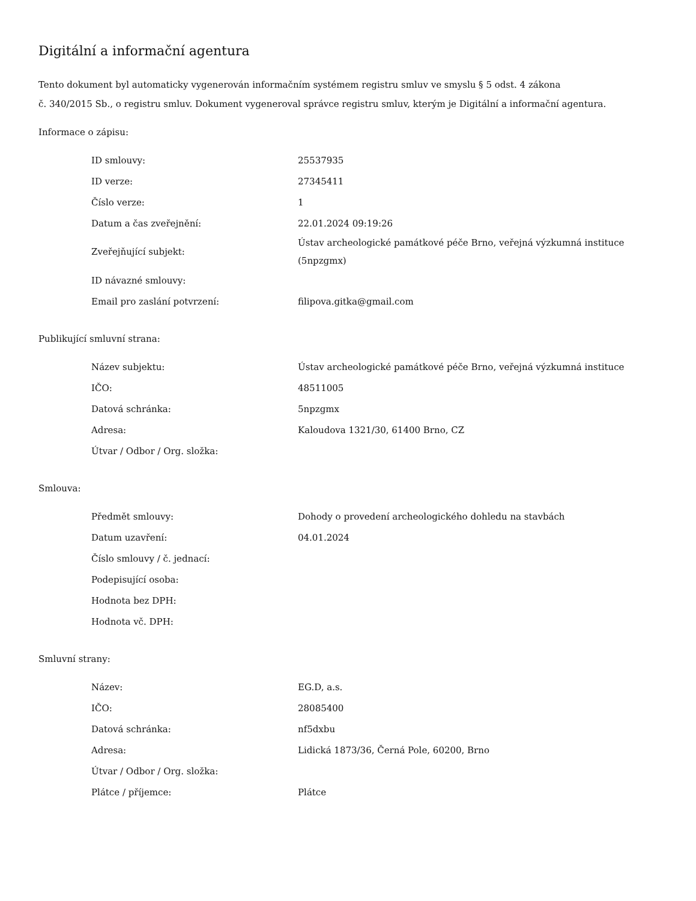Digitální a informační agentura
Tento dokument byl automaticky vygenerován informačním systémem registru smluv ve smyslu § 5 odst. 4 zákona
č. 340/2015 Sb., o registru smluv. Dokument vygeneroval správce registru smluv, kterým je Digitální a informační agentura.
Informace o zápisu:
| ID smlouvy: | 25537935 |
| ID verze: | 27345411 |
| Číslo verze: | 1 |
| Datum a čas zveřejnění: | 22.01.2024 09:19:26 |
| Zveřejňující subjekt: | Ústav archeologické památkové péče Brno, veřejná výzkumná instituce (5npzgmx) |
| ID návazné smlouvy: | |
| Email pro zaslání potvrzení: | filipova.gitka@gmail.com |
Publikující smluvní strana:
| Název subjektu: | Ústav archeologické památkové péče Brno, veřejná výzkumná instituce |
| IČO: | 48511005 |
| Datová schránka: | 5npzgmx |
| Adresa: | Kaloudova 1321/30, 61400 Brno, CZ |
| Útvar / Odbor / Org. složka: | |
Smlouva:
| Předmět smlouvy: | Dohody o provedení archeologického dohledu na stavbách |
| Datum uzavření: | 04.01.2024 |
| Číslo smlouvy / č. jednací: | |
| Podepisující osoba: | |
| Hodnota bez DPH: | |
| Hodnota vč. DPH: | |
Smluvní strany:
| Název: | EG.D, a.s. |
| IČO: | 28085400 |
| Datová schránka: | nf5dxbu |
| Adresa: | Lidická 1873/36, Černá Pole, 60200, Brno |
| Útvar / Odbor / Org. složka: | |
| Plátce / příjemce: | Plátce |